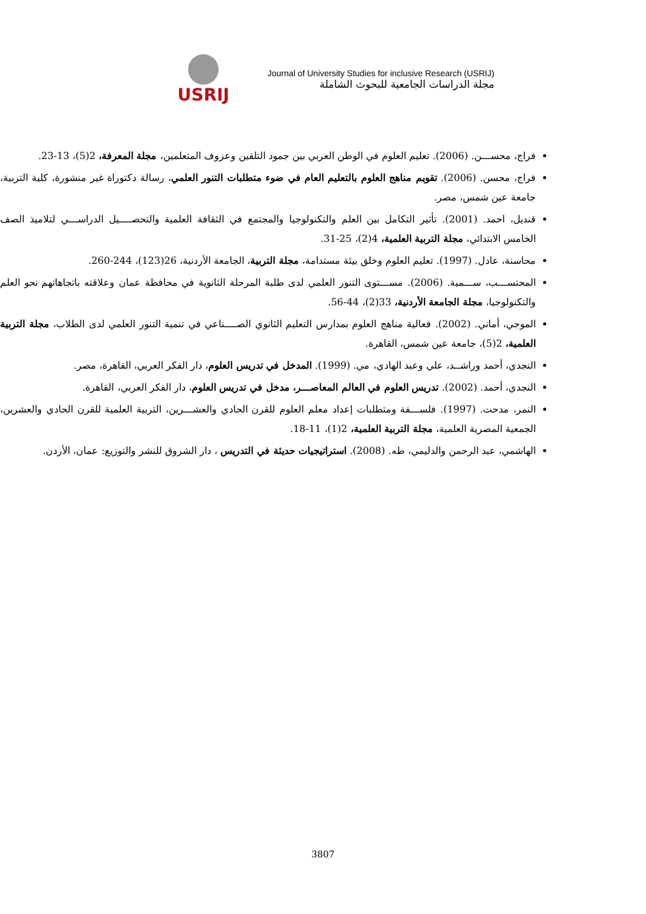USRIJ
Journal of University Studies for inclusive Research (USRIJ)
مجلة الدراسات الجامعية للبحوث الشاملة
فراج، محســـن. (2006). تعليم العلوم في الوطن العربي بين جمود التلقين وعزوف المتعلمين، مجلة المعرفة، 2(5)، 13-23.
فراج، محسن. (2006). تقويم مناهج العلوم بالتعليم العام في ضوء متطلبات التنور العلمي، رسالة دكتوراة غير منشورة، كلية التربية، جامعة عين شمس، مصر.
قنديل، احمد. (2001). تأثير التكامل بين العلم والتكنولوجيا والمجتمع في الثقافة العلمية والتحصــــيل الدراســـي لتلاميذ الصف الخامس الابتدائي، مجلة التربية العلمية، 4(2)، 25-31.
محاسنة، عادل. (1997). تعليم العلوم وخلق بيئة مستدامة، مجلة التربية، الجامعة الأردنية، 26(123)، 244-260.
المحتســـب، ســـمية. (2006). مســـتوى التنور العلمي لدى طلبة المرحلة الثانوية في محافظة عمان وعلاقته باتجاهاتهم نحو العلم والتكنولوجيا، مجلة الجامعة الأردنية، 33(2)، 44-56.
الموجي، أماني. (2002). فعالية مناهج العلوم بمدارس التعليم الثانوي الصــــناعي في تنمية التنور العلمي لدى الطلاب، مجلة التربية العلمية، 2(5)، جامعة عين شمس، القاهرة.
النجدي، أحمد وراشــد، علي وعبد الهادي، مي. (1999). المدخل في تدريس العلوم، دار الفكر العربي، القاهرة، مصر.
النجدي، أحمد. (2002). تدريس العلوم في العالم المعاصـــر، مدخل في تدريس العلوم، دار الفكر العربي، القاهرة.
النمر، مدحت. (1997). فلســـفة ومتطلبات إعداد معلم العلوم للقرن الحادي والعشـــرين، التربية العلمية للقرن الحادي والعشرين، الجمعية المصرية العلمية، مجلة التربية العلمية، 2(1)، 11-18.
الهاشمي، عبد الرحمن والدليمي، طه. (2008). استراتيجيات حديثة في التدريس ، دار الشروق للنشر والتوزيع: عمان، الأردن.
3807